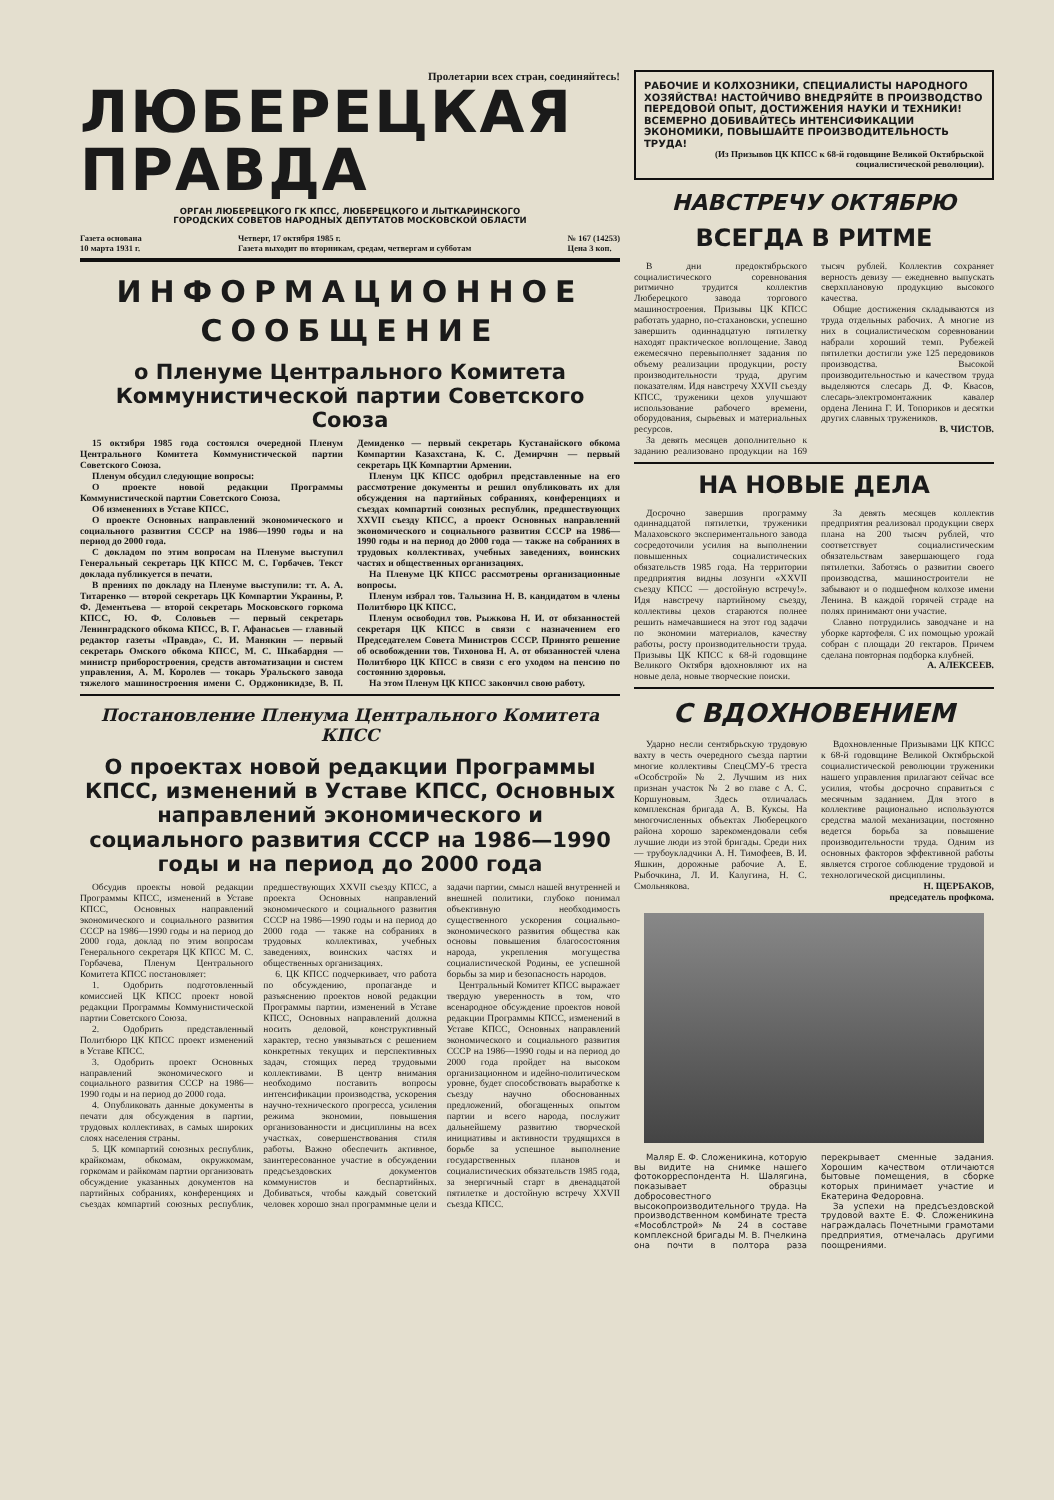Пролетарии всех стран, соединяйтесь!
ЛЮБЕРЕЦКАЯ
ПРАВДА
ОРГАН ЛЮБЕРЕЦКОГО ГК КПСС, ЛЮБЕРЕЦКОГО И ЛЫТКАРИНСКОГО
ГОРОДСКИХ СОВЕТОВ НАРОДНЫХ ДЕПУТАТОВ МОСКОВСКОЙ ОБЛАСТИ
Газета основана
10 марта 1931 г. Четверг, 17 октября 1985 г.
Газета выходит по вторникам, средам, четвергам и субботам № 167 (14253)
Цена 3 коп.
ИНФОРМАЦИОННОЕ
СООБЩЕНИЕ
о Пленуме Центрального Комитета
Коммунистической партии Советского Союза
15 октября 1985 года состоялся очередной Пленум Центрального Комитета Коммунистической партии Советского Союза.
Пленум обсудил следующие вопросы:
О проекте новой редакции Программы Коммунистической партии Советского Союза.
Об изменениях в Уставе КПСС.
О проекте Основных направлений экономического и социального развития СССР на 1986—1990 годы и на период до 2000 года.
С докладом по этим вопросам на Пленуме выступил Генеральный секретарь ЦК КПСС М. С. Горбачев. Текст доклада публикуется в печати.
В прениях по докладу на Пленуме выступили: тт. А. А. Титаренко — второй секретарь ЦК Компартии Украины, Р. Ф. Дементьева — второй секретарь Московского горкома КПСС, Ю. Ф. Соловьев — первый секретарь Ленинградского обкома КПСС, В. Г. Афанасьев — главный редактор газеты «Правда», С. И. Манякин — первый секретарь Омского обкома КПСС, М. С. Шкабардня — министр приборостроения, средств автоматизации и систем управления, А. М. Королев — токарь Уральского завода тяжелого машиностроения имени С. Орджоникидзе, В. П. Демиденко — первый секретарь Кустанайского обкома Компартии Казахстана, К. С. Демирчян — первый секретарь ЦК Компартии Армении.
Пленум ЦК КПСС одобрил представленные на его рассмотрение документы и решил опубликовать их для обсуждения на партийных собраниях, конференциях и съездах компартий союзных республик, предшествующих XXVII съезду КПСС, а проект Основных направлений экономического и социального развития СССР на 1986—1990 годы и на период до 2000 года — также на собраниях в трудовых коллективах, учебных заведениях, воинских частях и общественных организациях.
На Пленуме ЦК КПСС рассмотрены организационные вопросы.
Пленум избрал тов. Талызина Н. В. кандидатом в члены Политбюро ЦК КПСС.
Пленум освободил тов. Рыжкова Н. И. от обязанностей секретаря ЦК КПСС в связи с назначением его Председателем Совета Министров СССР. Принято решение об освобождении тов. Тихонова Н. А. от обязанностей члена Политбюро ЦК КПСС в связи с его уходом на пенсию по состоянию здоровья.
На этом Пленум ЦК КПСС закончил свою работу.
Постановление Пленума Центрального Комитета КПСС
О проектах новой редакции Программы КПСС, изменений в Уставе КПСС, Основных направлений экономического и социального развития СССР на 1986—1990 годы и на период до 2000 года
Обсудив проекты новой редакции Программы КПСС, изменений в Уставе КПСС, Основных направлений экономического и социального развития СССР на 1986—1990 годы и на период до 2000 года, доклад по этим вопросам Генерального секретаря ЦК КПСС М. С. Горбачева, Пленум Центрального Комитета КПСС постановляет:
1. Одобрить подготовленный комиссией ЦК КПСС проект новой редакции Программы Коммунистической партии Советского Союза.
2. Одобрить представленный Политбюро ЦК КПСС проект изменений в Уставе КПСС.
3. Одобрить проект Основных направлений экономического и социального развития СССР на 1986—1990 годы и на период до 2000 года.
4. Опубликовать данные документы в печати для обсуждения в партии, трудовых коллективах, в самых широких слоях населения страны.
5. ЦК компартий союзных республик, крайкомам, обкомам, окружкомам, горкомам и райкомам партии организовать обсуждение указанных документов на партийных собраниях, конференциях и съездах компартий союзных республик, предшествующих XXVII съезду КПСС, а проекта Основных направлений экономического и социального развития СССР на 1986—1990 годы и на период до 2000 года — также на собраниях в трудовых коллективах, учебных заведениях, воинских частях и общественных организациях.
6. ЦК КПСС подчеркивает, что работа по обсуждению, пропаганде и разъяснению проектов новой редакции Программы партии, изменений в Уставе КПСС, Основных направлений должна носить деловой, конструктивный характер, тесно увязываться с решением конкретных текущих и перспективных задач, стоящих перед трудовыми коллективами. В центр внимания необходимо поставить вопросы интенсификации производства, ускорения научно-технического прогресса, усиления режима экономии, повышения организованности и дисциплины на всех участках, совершенствования стиля работы. Важно обеспечить активное, заинтересованное участие в обсуждении предсъездовских документов коммунистов и беспартийных. Добиваться, чтобы каждый советский человек хорошо знал программные цели и задачи партии, смысл нашей внутренней и внешней политики, глубоко понимал объективную необходимость существенного ускорения социально-экономического развития общества как основы повышения благосостояния народа, укрепления могущества социалистической Родины, ее успешной борьбы за мир и безопасность народов.
Центральный Комитет КПСС выражает твердую уверенность в том, что всенародное обсуждение проектов новой редакции Программы КПСС, изменений в Уставе КПСС, Основных направлений экономического и социального развития СССР на 1986—1990 годы и на период до 2000 года пройдет на высоком организационном и идейно-политическом уровне, будет способствовать выработке к съезду научно обоснованных предложений, обогащенных опытом партии и всего народа, послужит дальнейшему развитию творческой инициативы и активности трудящихся в борьбе за успешное выполнение государственных планов и социалистических обязательств 1985 года, за энергичный старт в двенадцатой пятилетке и достойную встречу XXVII съезда КПСС.
РАБОЧИЕ И КОЛХОЗНИКИ, СПЕЦИАЛИСТЫ НАРОДНОГО ХОЗЯЙСТВА! НАСТОЙЧИВО ВНЕДРЯЙТЕ В ПРОИЗВОДСТВО ПЕРЕДОВОЙ ОПЫТ, ДОСТИЖЕНИЯ НАУКИ И ТЕХНИКИ! ВСЕМЕРНО ДОБИВАЙТЕСЬ ИНТЕНСИФИКАЦИИ ЭКОНОМИКИ, ПОВЫШАЙТЕ ПРОИЗВОДИТЕЛЬНОСТЬ ТРУДА!
(Из Призывов ЦК КПСС к 68-й годовщине Великой Октябрьской социалистической революции).
НАВСТРЕЧУ ОКТЯБРЮ
ВСЕГДА В РИТМЕ
В дни предоктябрьского социалистического соревнования ритмично трудится коллектив Люберецкого завода торгового машиностроения. Призывы ЦК КПСС работать ударно, по-стахановски, успешно завершить одиннадцатую пятилетку находят практическое воплощение. Завод ежемесячно перевыполняет задания по объему реализации продукции, росту производительности труда, другим показателям. Идя навстречу XXVII съезду КПСС, труженики цехов улучшают использование рабочего времени, оборудования, сырьевых и материальных ресурсов.
За девять месяцев дополнительно к заданию реализовано продукции на 169 тысяч рублей. Коллектив сохраняет верность девизу — ежедневно выпускать сверхплановую продукцию высокого качества.
Общие достижения складываются из труда отдельных рабочих. А многие из них в социалистическом соревновании набрали хороший темп. Рубежей пятилетки достигли уже 125 передовиков производства. Высокой производительностью и качеством труда выделяются слесарь Д. Ф. Квасов, слесарь-электромонтажник кавалер ордена Ленина Г. И. Топориков и десятки других славных тружеников.
В. ЧИСТОВ.
НА НОВЫЕ ДЕЛА
Досрочно завершив программу одиннадцатой пятилетки, труженики Малаховского экспериментального завода сосредоточили усилия на выполнении повышенных социалистических обязательств 1985 года. На территории предприятия видны лозунги «XXVII съезду КПСС — достойную встречу!». Идя навстречу партийному съезду, коллективы цехов стараются полнее решить намечавшиеся на этот год задачи по экономии материалов, качеству работы, росту производительности труда. Призывы ЦК КПСС к 68-й годовщине Великого Октября вдохновляют их на новые дела, новые творческие поиски.
За девять месяцев коллектив предприятия реализовал продукции сверх плана на 200 тысяч рублей, что соответствует социалистическим обязательствам завершающего года пятилетки. Заботясь о развитии своего производства, машиностроители не забывают и о подшефном колхозе имени Ленина. В каждой горячей страде на полях принимают они участие.
Славно потрудились заводчане и на уборке картофеля. С их помощью урожай собран с площади 20 гектаров. Причем сделана повторная подборка клубней.
А. АЛЕКСЕЕВ.
С ВДОХНОВЕНИЕМ
Ударно несли сентябрьскую трудовую вахту в честь очередного съезда партии многие коллективы СпецСМУ-6 треста «Особстрой» № 2. Лучшим из них признан участок № 2 во главе с А. С. Коршуновым. Здесь отличалась комплексная бригада А. В. Куксы. На многочисленных объектах Люберецкого района хорошо зарекомендовали себя лучшие люди из этой бригады. Среди них — трубоукладчики А. Н. Тимофеев, В. И. Яшкин, дорожные рабочие А. Е. Рыбочкина, Л. И. Калугина, Н. С. Смольнякова.
Вдохновленные Призывами ЦК КПСС к 68-й годовщине Великой Октябрьской социалистической революции труженики нашего управления прилагают сейчас все усилия, чтобы досрочно справиться с месячным заданием. Для этого в коллективе рационально используются средства малой механизации, постоянно ведется борьба за повышение производительности труда. Одним из основных факторов эффективной работы является строгое соблюдение трудовой и технологической дисциплины.
Н. ЩЕРБАКОВ,
председатель профкома.
Маляр Е. Ф. Сложеникина, которую вы видите на снимке нашего фотокорреспондента Н. Шалягина, показывает образцы добросовестного высокопроизводительного труда. На производственном комбинате треста «Мособлстрой» № 24 в составе комплексной бригады М. В. Пчелкина она почти в полтора раза перекрывает сменные задания. Хорошим качеством отличаются бытовые помещения, в сборке которых принимает участие и Екатерина Федоровна.
За успехи на предсъездовской трудовой вахте Е. Ф. Сложеникина награждалась Почетными грамотами предприятия, отмечалась другими поощрениями.